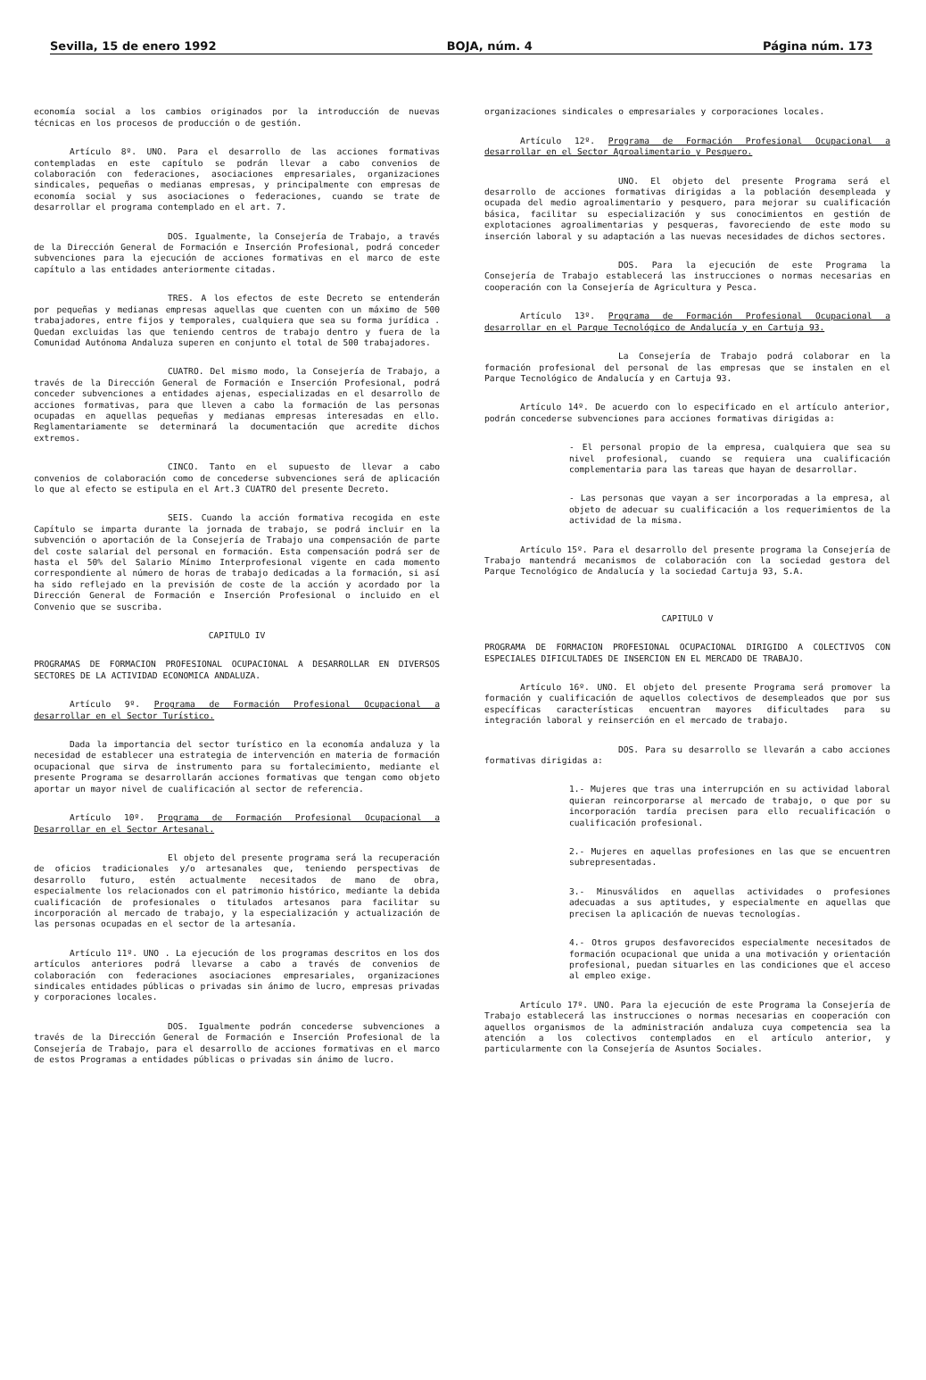Sevilla, 15 de enero 1992 BOJA, núm. 4 Página núm. 173
economía social a los cambios originados por la introducción de nuevas técnicas en los procesos de producción o de gestión.
Artículo 8º. UNO. Para el desarrollo de las acciones formativas contempladas en este capítulo se podrán llevar a cabo convenios de colaboración con federaciones, asociaciones empresariales, organizaciones sindicales, pequeñas o medianas empresas, y principalmente con empresas de economía social y sus asociaciones o federaciones, cuando se trate de desarrollar el programa contemplado en el art. 7.
DOS. Igualmente, la Consejería de Trabajo, a través de la Dirección General de Formación e Inserción Profesional, podrá conceder subvenciones para la ejecución de acciones formativas en el marco de este capítulo a las entidades anteriormente citadas.
TRES. A los efectos de este Decreto se entenderán por pequeñas y medianas empresas aquellas que cuenten con un máximo de 500 trabajadores, entre fijos y temporales, cualquiera que sea su forma jurídica . Quedan excluidas las que teniendo centros de trabajo dentro y fuera de la Comunidad Autónoma Andaluza superen en conjunto el total de 500 trabajadores.
CUATRO. Del mismo modo, la Consejería de Trabajo, a través de la Dirección General de Formación e Inserción Profesional, podrá conceder subvenciones a entidades ajenas, especializadas en el desarrollo de acciones formativas, para que lleven a cabo la formación de las personas ocupadas en aquellas pequeñas y medianas empresas interesadas en ello. Reglamentariamente se determinará la documentación que acredite dichos extremos.
CINCO. Tanto en el supuesto de llevar a cabo convenios de colaboración como de concederse subvenciones será de aplicación lo que al efecto se estipula en el Art.3 CUATRO del presente Decreto.
SEIS. Cuando la acción formativa recogida en este Capítulo se imparta durante la jornada de trabajo, se podrá incluir en la subvención o aportación de la Consejería de Trabajo una compensación de parte del coste salarial del personal en formación. Esta compensación podrá ser de hasta el 50% del Salario Mínimo Interprofesional vigente en cada momento correspondiente al número de horas de trabajo dedicadas a la formación, si así ha sido reflejado en la previsión de coste de la acción y acordado por la Dirección General de Formación e Inserción Profesional o incluido en el Convenio que se suscriba.
CAPITULO IV
PROGRAMAS DE FORMACION PROFESIONAL OCUPACIONAL A DESARROLLAR EN DIVERSOS SECTORES DE LA ACTIVIDAD ECONOMICA ANDALUZA.
Artículo 9º. Programa de Formación Profesional Ocupacional a desarrollar en el Sector Turístico.
Dada la importancia del sector turístico en la economía andaluza y la necesidad de establecer una estrategia de intervención en materia de formación ocupacional que sirva de instrumento para su fortalecimiento, mediante el presente Programa se desarrollarán acciones formativas que tengan como objeto aportar un mayor nivel de cualificación al sector de referencia.
Artículo 10º. Programa de Formación Profesional Ocupacional a Desarrollar en el Sector Artesanal.
El objeto del presente programa será la recuperación de oficios tradicionales y/o artesanales que, teniendo perspectivas de desarrollo futuro, estén actualmente necesitados de mano de obra, especialmente los relacionados con el patrimonio histórico, mediante la debida cualificación de profesionales o titulados artesanos para facilitar su incorporación al mercado de trabajo, y la especialización y actualización de las personas ocupadas en el sector de la artesanía.
Artículo 11º. UNO . La ejecución de los programas descritos en los dos artículos anteriores podrá llevarse a cabo a través de convenios de colaboración con federaciones asociaciones empresariales, organizaciones sindicales entidades públicas o privadas sin ánimo de lucro, empresas privadas y corporaciones locales.
DOS. Igualmente podrán concederse subvenciones a través de la Dirección General de Formación e Inserción Profesional de la Consejería de Trabajo, para el desarrollo de acciones formativas en el marco de estos Programas a entidades públicas o privadas sin ánimo de lucro.
organizaciones sindicales o empresariales y corporaciones locales.
Artículo 12º. Programa de Formación Profesional Ocupacional a desarrollar en el Sector Agroalimentario y Pesquero.
UNO. El objeto del presente Programa será el desarrollo de acciones formativas dirigidas a la población desempleada y ocupada del medio agroalimentario y pesquero, para mejorar su cualificación básica, facilitar su especialización y sus conocimientos en gestión de explotaciones agroalimentarias y pesqueras, favoreciendo de este modo su inserción laboral y su adaptación a las nuevas necesidades de dichos sectores.
DOS. Para la ejecución de este Programa la Consejería de Trabajo establecerá las instrucciones o normas necesarias en cooperación con la Consejería de Agricultura y Pesca.
Artículo 13º. Programa de Formación Profesional Ocupacional a desarrollar en el Parque Tecnológico de Andalucía y en Cartuja 93.
La Consejería de Trabajo podrá colaborar en la formación profesional del personal de las empresas que se instalen en el Parque Tecnológico de Andalucía y en Cartuja 93.
Artículo 14º. De acuerdo con lo especificado en el artículo anterior, podrán concederse subvenciones para acciones formativas dirigidas a:
- El personal propio de la empresa, cualquiera que sea su nivel profesional, cuando se requiera una cualificación complementaria para las tareas que hayan de desarrollar.
- Las personas que vayan a ser incorporadas a la empresa, al objeto de adecuar su cualificación a los requerimientos de la actividad de la misma.
Artículo 15º. Para el desarrollo del presente programa la Consejería de Trabajo mantendrá mecanismos de colaboración con la sociedad gestora del Parque Tecnológico de Andalucía y la sociedad Cartuja 93, S.A.
CAPITULO V
PROGRAMA DE FORMACION PROFESIONAL OCUPACIONAL DIRIGIDO A COLECTIVOS CON ESPECIALES DIFICULTADES DE INSERCION EN EL MERCADO DE TRABAJO.
Artículo 16º. UNO. El objeto del presente Programa será promover la formación y cualificación de aquellos colectivos de desempleados que por sus específicas características encuentran mayores dificultades para su integración laboral y reinserción en el mercado de trabajo.
DOS. Para su desarrollo se llevarán a cabo acciones formativas dirigidas a:
1.- Mujeres que tras una interrupción en su actividad laboral quieran reincorporarse al mercado de trabajo, o que por su incorporación tardía precisen para ello recualificación o cualificación profesional.
2.- Mujeres en aquellas profesiones en las que se encuentren subrepresentadas.
3.- Minusválidos en aquellas actividades o profesiones adecuadas a sus aptitudes, y especialmente en aquellas que precisen la aplicación de nuevas tecnologías.
4.- Otros grupos desfavorecidos especialmente necesitados de formación ocupacional que unida a una motivación y orientación profesional, puedan situarles en las condiciones que el acceso al empleo exige.
Artículo 17º. UNO. Para la ejecución de este Programa la Consejería de Trabajo establecerá las instrucciones o normas necesarias en cooperación con aquellos organismos de la administración andaluza cuya competencia sea la atención a los colectivos contemplados en el artículo anterior, y particularmente con la Consejería de Asuntos Sociales.